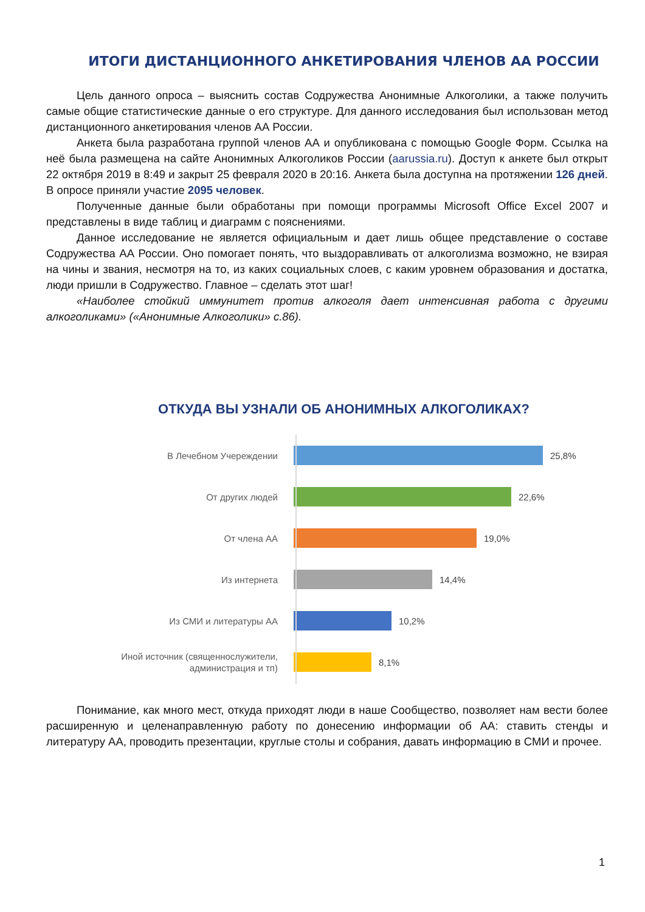ИТОГИ ДИСТАНЦИОННОГО АНКЕТИРОВАНИЯ ЧЛЕНОВ АА РОССИИ
Цель данного опроса – выяснить состав Содружества Анонимные Алкоголики, а также получить самые общие статистические данные о его структуре. Для данного исследования был использован метод дистанционного анкетирования членов АА России.
Анкета была разработана группой членов АА и опубликована с помощью Google Форм. Ссылка на неё была размещена на сайте Анонимных Алкоголиков России (aarussia.ru). Доступ к анкете был открыт 22 октября 2019 в 8:49 и закрыт 25 февраля 2020 в 20:16. Анкета была доступна на протяжении 126 дней. В опросе приняли участие 2095 человек.
Полученные данные были обработаны при помощи программы Microsoft Office Excel 2007 и представлены в виде таблиц и диаграмм с пояснениями.
Данное исследование не является официальным и дает лишь общее представление о составе Содружества АА России. Оно помогает понять, что выздоравливать от алкоголизма возможно, не взирая на чины и звания, несмотря на то, из каких социальных слоев, с каким уровнем образования и достатка, люди пришли в Содружество. Главное – сделать этот шаг!
«Наиболее стойкий иммунитет против алкоголя дает интенсивная работа с другими алкоголиками» («Анонимные Алкоголики» с.86).
ОТКУДА ВЫ УЗНАЛИ ОБ АНОНИМНЫХ АЛКОГОЛИКАХ?
В Лечебном Учереждении
25,8%
От других людей
22,6%
От члена АА
19,0%
Из интернета
14,4%
Из СМИ и литературы АА
10,2%
Иной источник (священнослужители, администрация и тп)
8,1%
Понимание, как много мест, откуда приходят люди в наше Сообщество, позволяет нам вести более расширенную и целенаправленную работу по донесению информации об АА: ставить стенды и литературу АА, проводить презентации, круглые столы и собрания, давать информацию в СМИ и прочее.
1